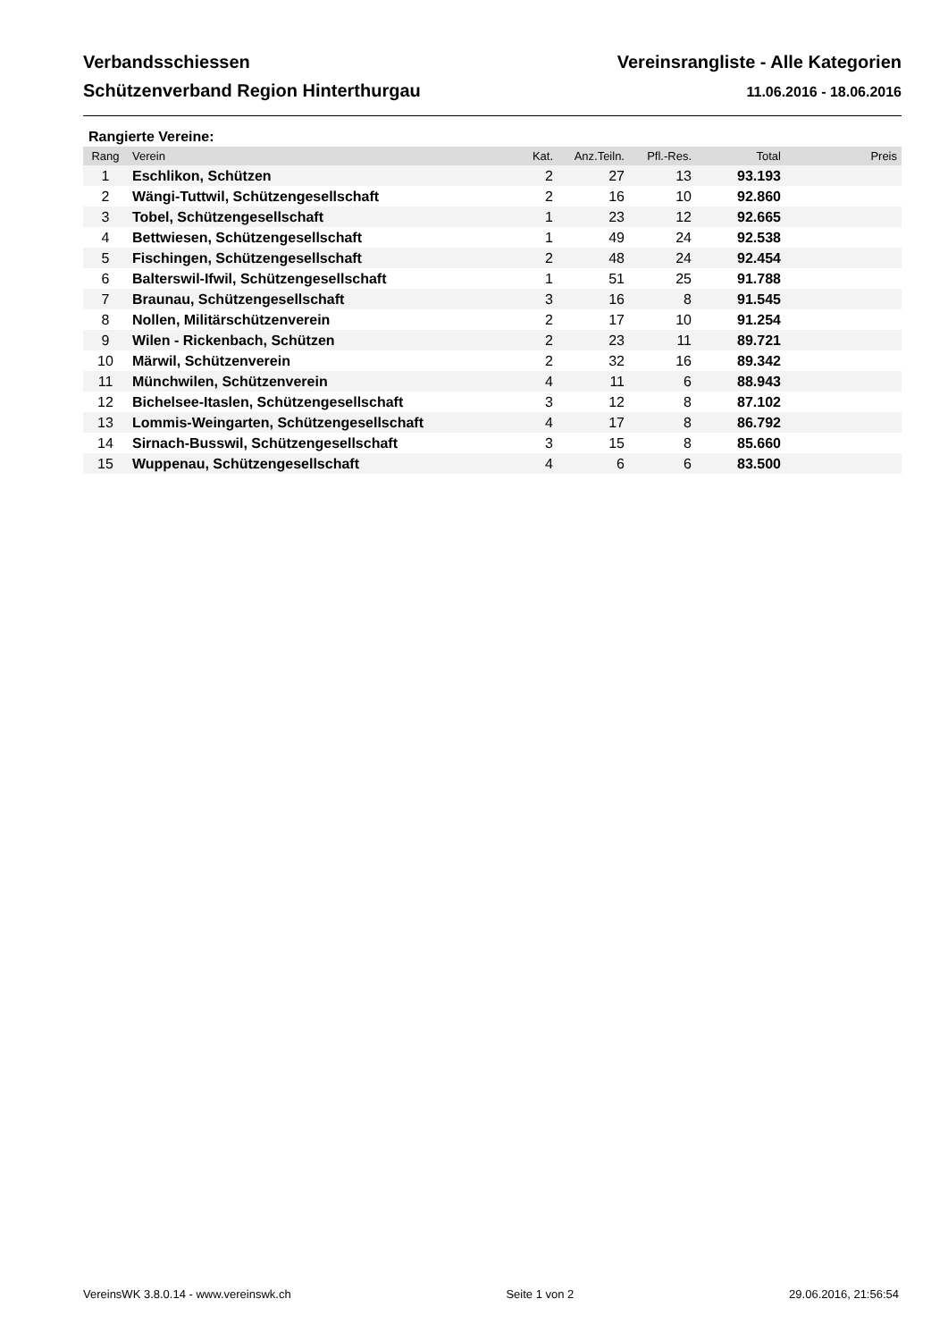Verbandsschiessen Vereinsrangliste - Alle Kategorien
Schützenverband Region Hinterthurgau 11.06.2016 - 18.06.2016
Rangierte Vereine:
| Rang | Verein | Kat. | Anz.Teiln. | Pfl.-Res. | Total | Preis |
| --- | --- | --- | --- | --- | --- | --- |
| 1 | Eschlikon, Schützen | 2 | 27 | 13 | 93.193 | |
| 2 | Wängi-Tuttwil, Schützengesellschaft | 2 | 16 | 10 | 92.860 | |
| 3 | Tobel, Schützengesellschaft | 1 | 23 | 12 | 92.665 | |
| 4 | Bettwiesen, Schützengesellschaft | 1 | 49 | 24 | 92.538 | |
| 5 | Fischingen, Schützengesellschaft | 2 | 48 | 24 | 92.454 | |
| 6 | Balterswil-Ifwil, Schützengesellschaft | 1 | 51 | 25 | 91.788 | |
| 7 | Braunau, Schützengesellschaft | 3 | 16 | 8 | 91.545 | |
| 8 | Nollen, Militärschützenverein | 2 | 17 | 10 | 91.254 | |
| 9 | Wilen - Rickenbach, Schützen | 2 | 23 | 11 | 89.721 | |
| 10 | Märwil, Schützenverein | 2 | 32 | 16 | 89.342 | |
| 11 | Münchwilen, Schützenverein | 4 | 11 | 6 | 88.943 | |
| 12 | Bichelsee-Itaslen, Schützengesellschaft | 3 | 12 | 8 | 87.102 | |
| 13 | Lommis-Weingarten, Schützengesellschaft | 4 | 17 | 8 | 86.792 | |
| 14 | Sirnach-Busswil, Schützengesellschaft | 3 | 15 | 8 | 85.660 | |
| 15 | Wuppenau, Schützengesellschaft | 4 | 6 | 6 | 83.500 | |
VereinsWK 3.8.0.14 - www.vereinswk.ch Seite 1 von 2 29.06.2016, 21:56:54